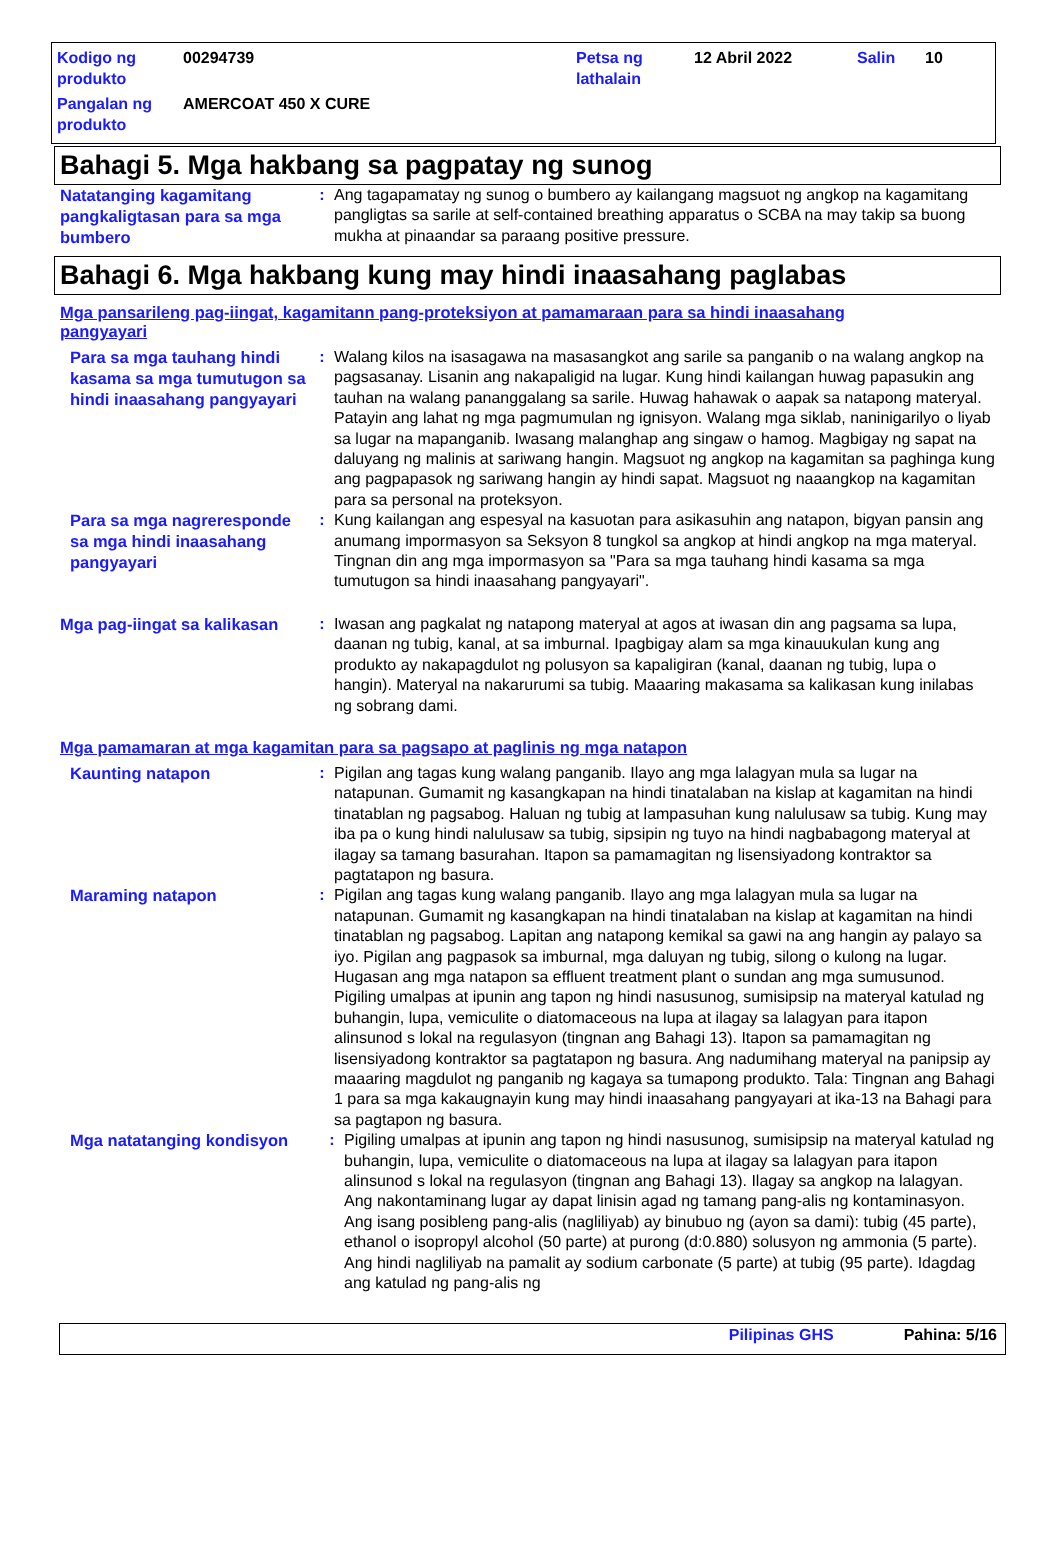| Kodigo ng produkto | 00294739 | Petsa ng lathalain | 12 Abril 2022 | Salin | 10 |
| Pangalan ng produkto | AMERCOAT 450 X CURE | | | | |
Bahagi 5. Mga hakbang sa pagpatay ng sunog
Natatanging kagamitang pangkaligtasan para sa mga bumbero
: Ang tagapamatay ng sunog o bumbero ay kailangang magsuot ng angkop na kagamitang pangligtas sa sarile at self-contained breathing apparatus o SCBA na may takip sa buong mukha at pinaandar sa paraang positive pressure.
Bahagi 6. Mga hakbang kung may hindi inaasahang paglabas
Mga pansarileng pag-iingat, kagamitann pang-proteksiyon at pamamaraan para sa hindi inaasahang pangyayari
Para sa mga tauhang hindi kasama sa mga tumutugon sa hindi inaasahang pangyayari
: Walang kilos na isasagawa na masasangkot ang sarile sa panganib o na walang angkop na pagsasanay. Lisanin ang nakapaligid na lugar. Kung hindi kailangan huwag papasukin ang tauhan na walang pananggalang sa sarile. Huwag hahawak o aapak sa natapong materyal. Patayin ang lahat ng mga pagmumulan ng ignisyon. Walang mga siklab, naninigarilyo o liyab sa lugar na mapanganib. Iwasang malanghap ang singaw o hamog. Magbigay ng sapat na daluyang ng malinis at sariwang hangin. Magsuot ng angkop na kagamitan sa paghinga kung ang pagpapasok ng sariwang hangin ay hindi sapat. Magsuot ng naaangkop na kagamitan para sa personal na proteksyon.
Para sa mga nagreresponde sa mga hindi inaasahang pangyayari
: Kung kailangan ang espesyal na kasuotan para asikasuhin ang natapon, bigyan pansin ang anumang impormasyon sa Seksyon 8 tungkol sa angkop at hindi angkop na mga materyal. Tingnan din ang mga impormasyon sa "Para sa mga tauhang hindi kasama sa mga tumutugon sa hindi inaasahang pangyayari".
Mga pag-iingat sa kalikasan
: Iwasan ang pagkalat ng natapong materyal at agos at iwasan din ang pagsama sa lupa, daanan ng tubig, kanal, at sa imburnal. Ipagbigay alam sa mga kinauukulan kung ang produkto ay nakapagdulot ng polusyon sa kapaligiran (kanal, daanan ng tubig, lupa o hangin). Materyal na nakarurumi sa tubig. Maaaring makasama sa kalikasan kung inilabas ng sobrang dami.
Mga pamamaran at mga kagamitan para sa pagsapo at paglinis ng mga natapon
Kaunting natapon
: Pigilan ang tagas kung walang panganib. Ilayo ang mga lalagyan mula sa lugar na natapunan. Gumamit ng kasangkapan na hindi tinatalaban na kislap at kagamitan na hindi tinatablan ng pagsabog. Haluan ng tubig at lampasuhan kung nalulusaw sa tubig. Kung may iba pa o kung hindi nalulusaw sa tubig, sipsipin ng tuyo na hindi nagbabagong materyal at ilagay sa tamang basurahan. Itapon sa pamamagitan ng lisensiyadong kontraktor sa pagtatapon ng basura.
Maraming natapon
: Pigilan ang tagas kung walang panganib. Ilayo ang mga lalagyan mula sa lugar na natapunan. Gumamit ng kasangkapan na hindi tinatalaban na kislap at kagamitan na hindi tinatablan ng pagsabog. Lapitan ang natapong kemikal sa gawi na ang hangin ay palayo sa iyo. Pigilan ang pagpasok sa imburnal, mga daluyan ng tubig, silong o kulong na lugar. Hugasan ang mga natapon sa effluent treatment plant o sundan ang mga sumusunod. Pigiling umalpas at ipunin ang tapon ng hindi nasusunog, sumisipsip na materyal katulad ng buhangin, lupa, vemiculite o diatomaceous na lupa at ilagay sa lalagyan para itapon alinsunod s lokal na regulasyon (tingnan ang Bahagi 13). Itapon sa pamamagitan ng lisensiyadong kontraktor sa pagtatapon ng basura. Ang nadumihang materyal na panipsip ay maaaring magdulot ng panganib ng kagaya sa tumapong produkto. Tala: Tingnan ang Bahagi 1 para sa mga kakaugnayin kung may hindi inaasahang pangyayari at ika-13 na Bahagi para sa pagtapon ng basura.
Mga natatanging kondisyon
: Pigiling umalpas at ipunin ang tapon ng hindi nasusunog, sumisipsip na materyal katulad ng buhangin, lupa, vemiculite o diatomaceous na lupa at ilagay sa lalagyan para itapon alinsunod s lokal na regulasyon (tingnan ang Bahagi 13). Ilagay sa angkop na lalagyan. Ang nakontaminang lugar ay dapat linisin agad ng tamang pang-alis ng kontaminasyon. Ang isang posibleng pang-alis (nagliliyab) ay binubuo ng (ayon sa dami): tubig (45 parte), ethanol o isopropyl alcohol (50 parte) at purong (d:0.880) solusyon ng ammonia (5 parte). Ang hindi nagliliyab na pamalit ay sodium carbonate (5 parte) at tubig (95 parte). Idagdag ang katulad ng pang-alis ng
Pilipinas GHS Pahina: 5/16